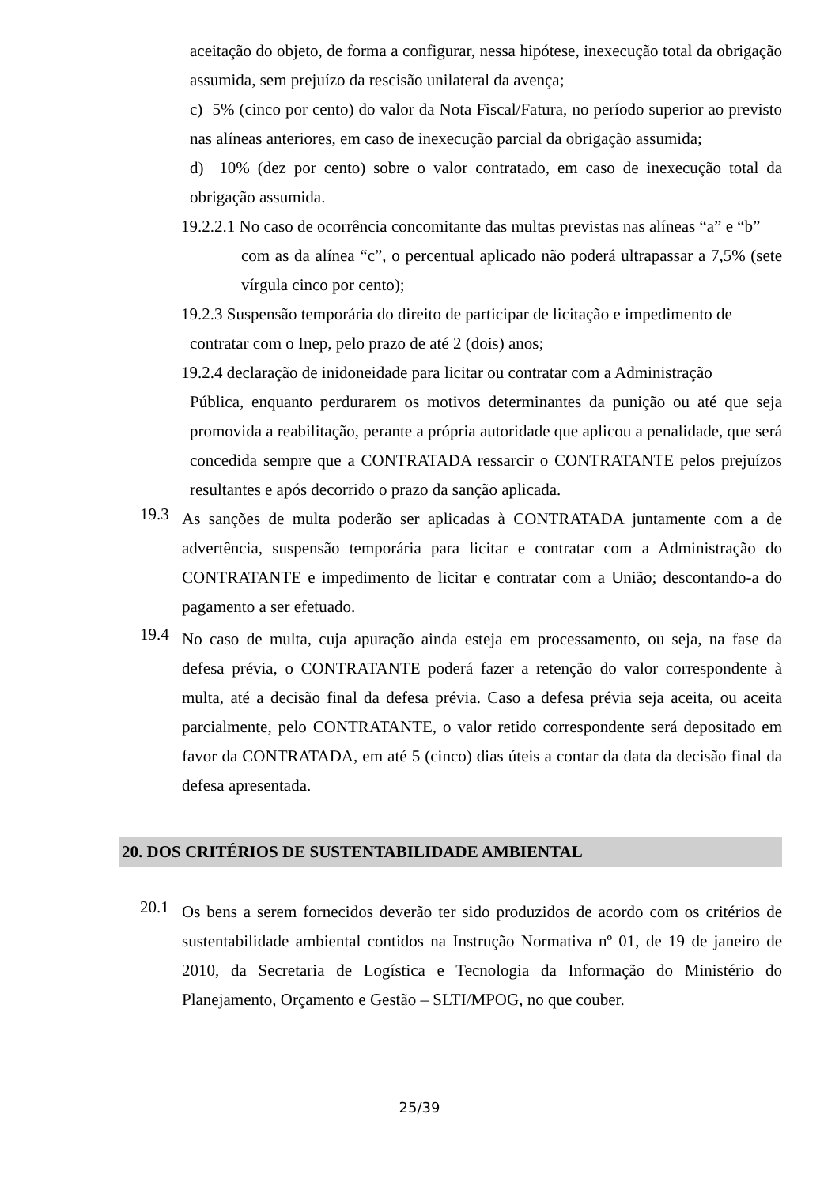aceitação do objeto, de forma a configurar, nessa hipótese, inexecução total da obrigação assumida, sem prejuízo da rescisão unilateral da avença;
c) 5% (cinco por cento) do valor da Nota Fiscal/Fatura, no período superior ao previsto nas alíneas anteriores, em caso de inexecução parcial da obrigação assumida;
d) 10% (dez por cento) sobre o valor contratado, em caso de inexecução total da obrigação assumida.
19.2.2.1 No caso de ocorrência concomitante das multas previstas nas alíneas “a” e “b”
com as da alínea “c”, o percentual aplicado não poderá ultrapassar a 7,5% (sete vírgula cinco por cento);
19.2.3 Suspensão temporária do direito de participar de licitação e impedimento de
contratar com o Inep, pelo prazo de até 2 (dois) anos;
19.2.4 declaração de inidoneidade para licitar ou contratar com a Administração
Pública, enquanto perdurarem os motivos determinantes da punição ou até que seja promovida a reabilitação, perante a própria autoridade que aplicou a penalidade, que será concedida sempre que a CONTRATADA ressarcir o CONTRATANTE pelos prejuízos resultantes e após decorrido o prazo da sanção aplicada.
19.3
As sanções de multa poderão ser aplicadas à CONTRATADA juntamente com a de advertência, suspensão temporária para licitar e contratar com a Administração do CONTRATANTE e impedimento de licitar e contratar com a União; descontando-a do pagamento a ser efetuado.
19.4
No caso de multa, cuja apuração ainda esteja em processamento, ou seja, na fase da defesa prévia, o CONTRATANTE poderá fazer a retenção do valor correspondente à multa, até a decisão final da defesa prévia. Caso a defesa prévia seja aceita, ou aceita parcialmente, pelo CONTRATANTE, o valor retido correspondente será depositado em favor da CONTRATADA, em até 5 (cinco) dias úteis a contar da data da decisão final da defesa apresentada.
20. DOS CRITÉRIOS DE SUSTENTABILIDADE AMBIENTAL
20.1
Os bens a serem fornecidos deverão ter sido produzidos de acordo com os critérios de sustentabilidade ambiental contidos na Instrução Normativa nº 01, de 19 de janeiro de 2010, da Secretaria de Logística e Tecnologia da Informação do Ministério do Planejamento, Orçamento e Gestão – SLTI/MPOG, no que couber.
25/39